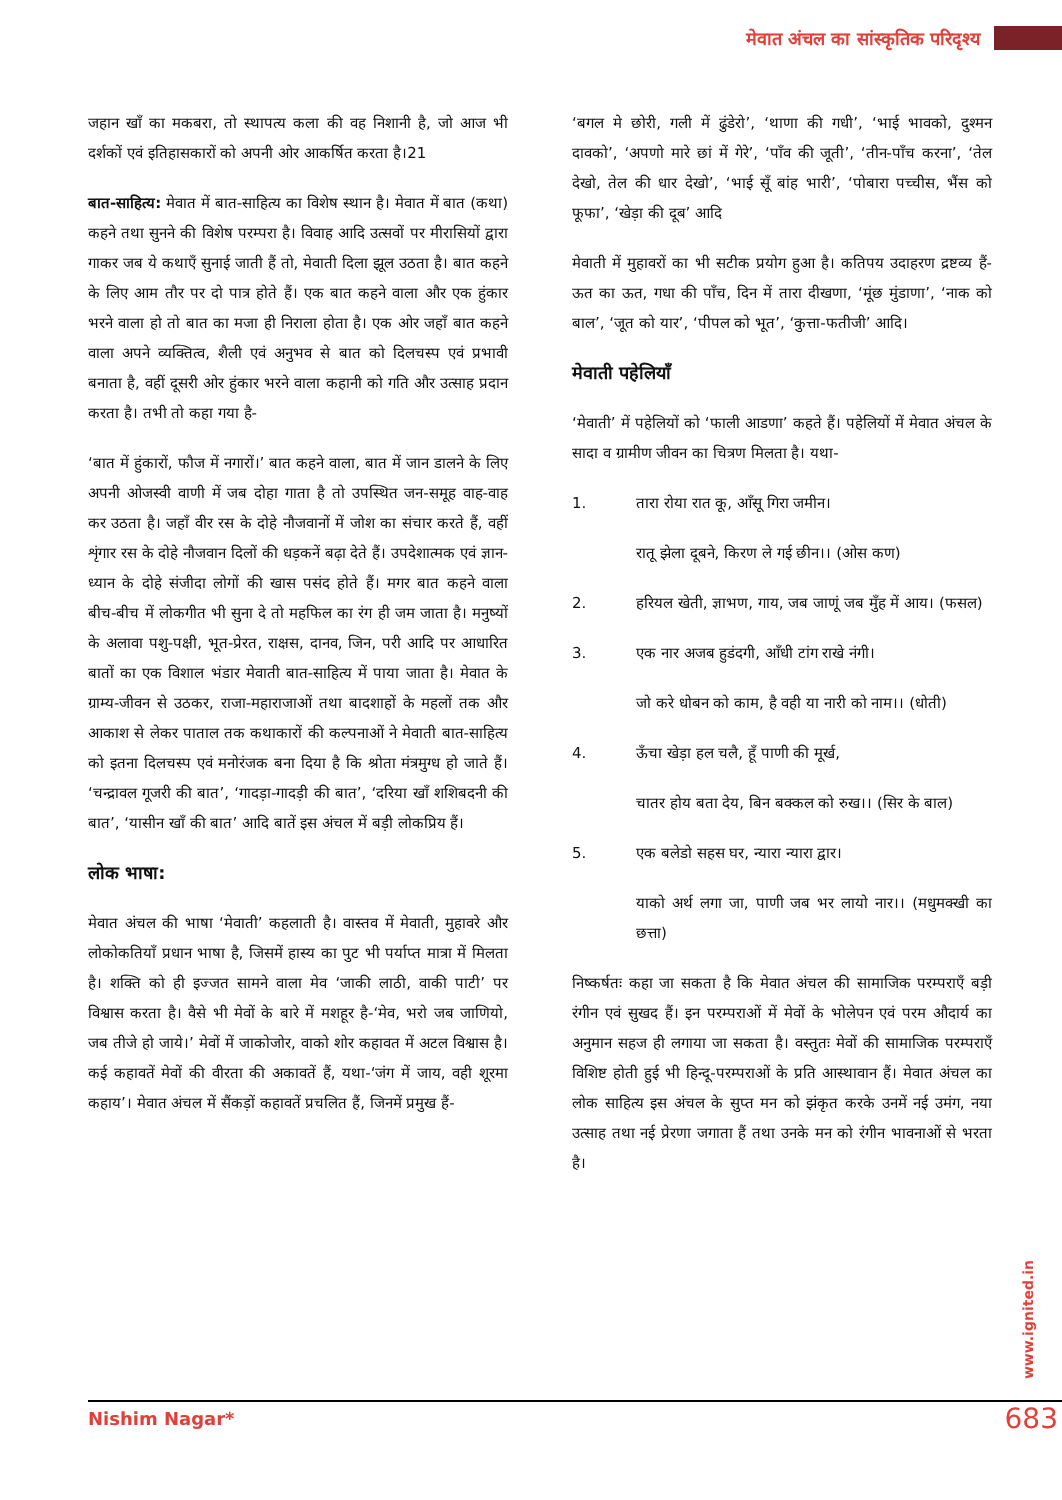मेवात अंचल का सांस्कृतिक परिदृश्य
जहान खाँ का मकबरा, तो स्थापत्य कला की वह निशानी है, जो आज भी दर्शकों एवं इतिहासकारों को अपनी ओर आकर्षित करता है।21
बात-साहित्य: मेवात में बात-साहित्य का विशेष स्थान है। मेवात में बात (कथा) कहने तथा सुनने की विशेष परम्परा है। विवाह आदि उत्सवों पर मीरासियों द्वारा गाकर जब ये कथाएँ सुनाई जाती हैं तो, मेवाती दिला झूल उठता है। बात कहने के लिए आम तौर पर दो पात्र होते हैं। एक बात कहने वाला और एक हुंकार भरने वाला हो तो बात का मजा ही निराला होता है। एक ओर जहाँ बात कहने वाला अपने व्यक्तित्व, शैली एवं अनुभव से बात को दिलचस्प एवं प्रभावी बनाता है, वहीं दूसरी ओर हुंकार भरने वाला कहानी को गति और उत्साह प्रदान करता है। तभी तो कहा गया है-
‘बात में हुंकारों, फौज में नगारों।’ बात कहने वाला, बात में जान डालने के लिए अपनी ओजस्वी वाणी में जब दोहा गाता है तो उपस्थित जन-समूह वाह-वाह कर उठता है। जहाँ वीर रस के दोहे नौजवानों में जोश का संचार करते हैं, वहीं शृंगार रस के दोहे नौजवान दिलों की धड़कनें बढ़ा देते हैं। उपदेशात्मक एवं ज्ञान-ध्यान के दोहे संजीदा लोगों की खास पसंद होते हैं। मगर बात कहने वाला बीच-बीच में लोकगीत भी सुना दे तो महफिल का रंग ही जम जाता है। मनुष्यों के अलावा पशु-पक्षी, भूत-प्रेरत, राक्षस, दानव, जिन, परी आदि पर आधारित बातों का एक विशाल भंडार मेवाती बात-साहित्य में पाया जाता है। मेवात के ग्राम्य-जीवन से उठकर, राजा-महाराजाओं तथा बादशाहों के महलों तक और आकाश से लेकर पाताल तक कथाकारों की कल्पनाओं ने मेवाती बात-साहित्य को इतना दिलचस्प एवं मनोरंजक बना दिया है कि श्रोता मंत्रमुग्ध हो जाते हैं। ‘चन्द्रावल गूजरी की बात’, ‘गादड़ा-गादड़ी की बात’, ‘दरिया खाँ शशिबदनी की बात’, ‘यासीन खाँ की बात’ आदि बातें इस अंचल में बड़ी लोकप्रिय हैं।
लोक भाषा:
मेवात अंचल की भाषा ‘मेवाती’ कहलाती है। वास्तव में मेवाती, मुहावरे और लोकोकतियाँ प्रधान भाषा है, जिसमें हास्य का पुट भी पर्याप्त मात्रा में मिलता है। शक्ति को ही इज्जत सामने वाला मेव ‘जाकी लाठी, वाकी पाटी’ पर विश्वास करता है। वैसे भी मेवों के बारे में मशहूर है-‘मेव, भरो जब जाणियो, जब तीजे हो जाये।’ मेवों में जाकोजोर, वाको शोर कहावत में अटल विश्वास है। कई कहावतें मेवों की वीरता की अकावतें हैं, यथा-‘जंग में जाय, वही शूरमा कहाय’। मेवात अंचल में सैंकड़ों कहावतें प्रचलित हैं, जिनमें प्रमुख हैं-
‘बगल मे छोरी, गली में ढुंडेरो’, ‘थाणा की गधी’, ‘भाई भावको, दुश्मन दावको’, ‘अपणो मारे छां में गेरे’, ‘पाँव की जूती’, ‘तीन-पाँच करना’, ‘तेल देखो, तेल की धार देखो’, ‘भाई सूँ बांह भारी’, ‘पोबारा पच्चीस, भैंस को फूफा’, ‘खेड़ा की दूब’ आदि
मेवाती में मुहावरों का भी सटीक प्रयोग हुआ है। कतिपय उदाहरण द्रष्टव्य हैं- ऊत का ऊत, गधा की पाँच, दिन में तारा दीखणा, ‘मूंछ मुंडाणा’, ‘नाक को बाल’, ‘जूत को यार’, ‘पीपल को भूत’, ‘कुत्ता-फतीजी’ आदि।
मेवाती पहेलियाँ
‘मेवाती’ में पहेलियों को ‘फाली आडणा’ कहते हैं। पहेलियों में मेवात अंचल के सादा व ग्रामीण जीवन का चित्रण मिलता है। यथा-
1. तारा रोया रात कू, आँसू गिरा जमीन।
रातू झेला दूबने, किरण ले गई छीन।। (ओस कण)
2. हरियल खेती, ज्ञाभण, गाय, जब जाणूं जब मुँह में आय। (फसल)
3. एक नार अजब हुडंदगी, आँधी टांग राखे नंगी।
जो करे धोबन को काम, है वही या नारी को नाम।। (धोती)
4. ऊँचा खेड़ा हल चलै, हूँ पाणी की मूर्ख,
चातर होय बता देय, बिन बक्कल को रुख।। (सिर के बाल)
5. एक बलेडो सहस घर, न्यारा न्यारा द्वार।
याको अर्थ लगा जा, पाणी जब भर लायो नार।। (मधुमक्खी का छत्ता)
निष्कर्षतः कहा जा सकता है कि मेवात अंचल की सामाजिक परम्पराएँ बड़ी रंगीन एवं सुखद हैं। इन परम्पराओं में मेवों के भोलेपन एवं परम औदार्य का अनुमान सहज ही लगाया जा सकता है। वस्तुतः मेवों की सामाजिक परम्पराएँ विशिष्ट होती हुई भी हिन्दू-परम्पराओं के प्रति आस्थावान हैं। मेवात अंचल का लोक साहित्य इस अंचल के सुप्त मन को झंकृत करके उनमें नई उमंग, नया उत्साह तथा नई प्रेरणा जगाता हैं तथा उनके मन को रंगीन भावनाओं से भरता है।
www.ignited.in
Nishim Nagar* 683